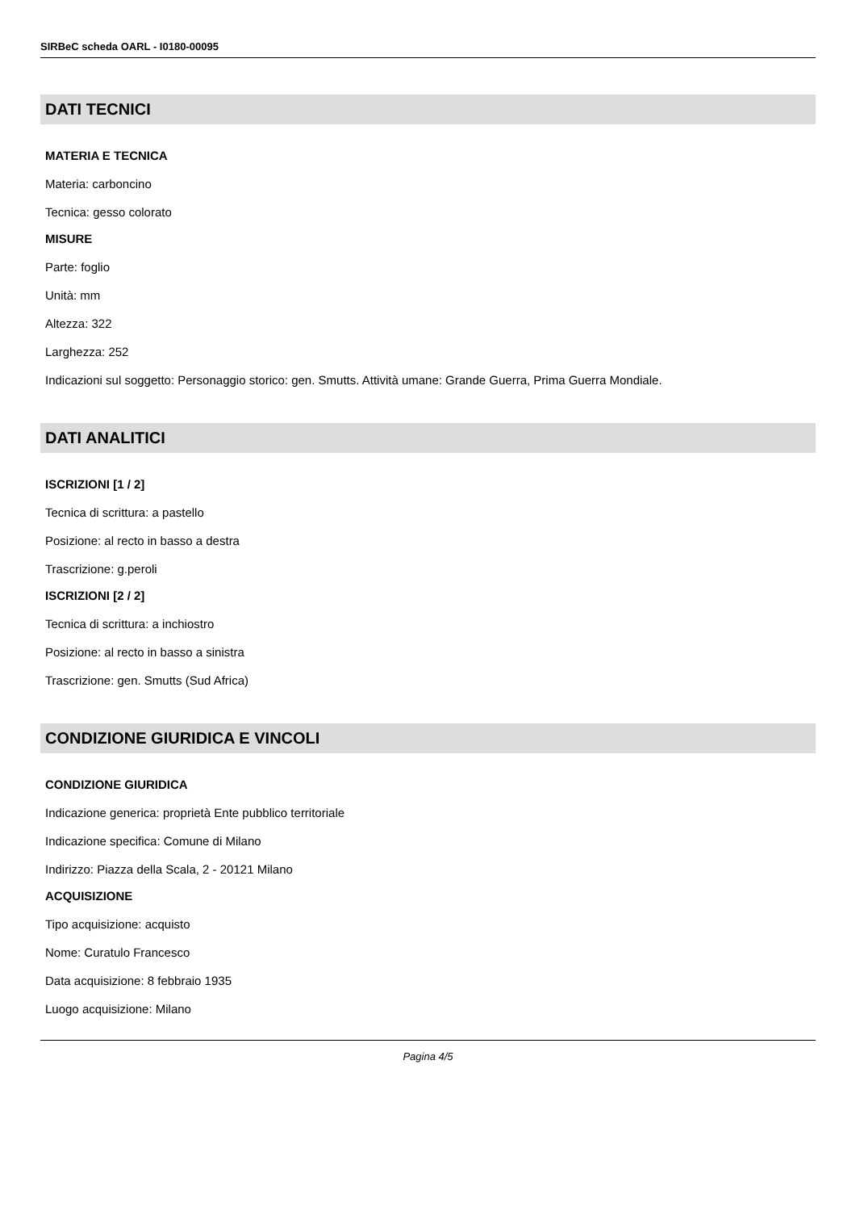SIRBeC scheda OARL - I0180-00095
DATI TECNICI
MATERIA E TECNICA
Materia: carboncino
Tecnica: gesso colorato
MISURE
Parte: foglio
Unità: mm
Altezza: 322
Larghezza: 252
Indicazioni sul soggetto: Personaggio storico: gen. Smutts. Attività umane: Grande Guerra, Prima Guerra Mondiale.
DATI ANALITICI
ISCRIZIONI [1 / 2]
Tecnica di scrittura: a pastello
Posizione: al recto in basso a destra
Trascrizione: g.peroli
ISCRIZIONI [2 / 2]
Tecnica di scrittura: a inchiostro
Posizione: al recto in basso a sinistra
Trascrizione: gen. Smutts (Sud Africa)
CONDIZIONE GIURIDICA E VINCOLI
CONDIZIONE GIURIDICA
Indicazione generica: proprietà Ente pubblico territoriale
Indicazione specifica: Comune di Milano
Indirizzo: Piazza della Scala, 2 - 20121 Milano
ACQUISIZIONE
Tipo acquisizione: acquisto
Nome: Curatulo Francesco
Data acquisizione: 8 febbraio 1935
Luogo acquisizione: Milano
Pagina 4/5